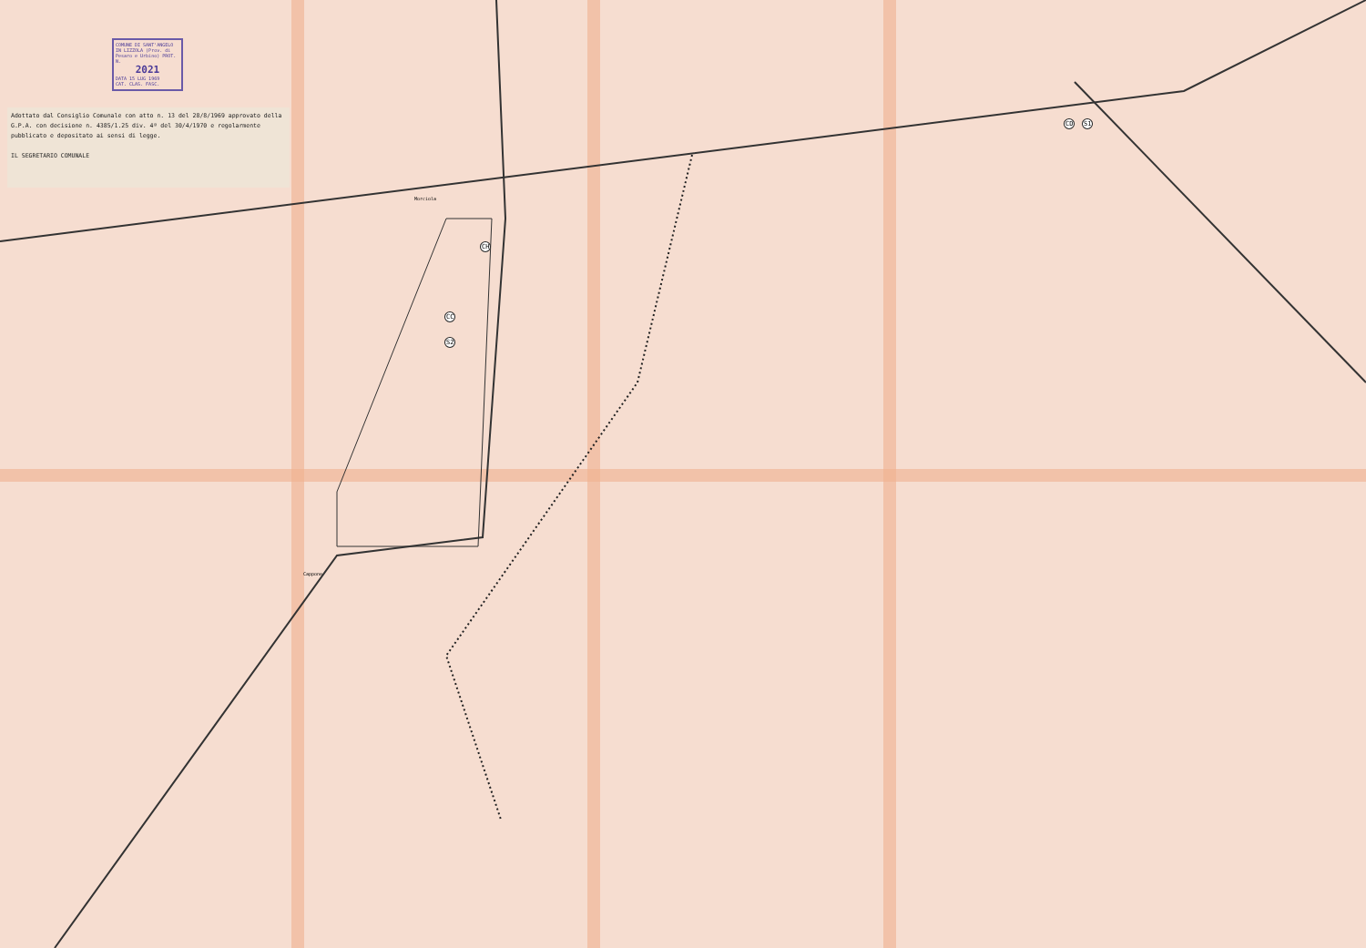COMUNE DI SANT'ANGELO IN LIZZOLA (Prov. di Pesaro e Urbino) PROT. N.
2021
DATA 15 LUG 1969
CAT. CLAS. FASC.
Adottato dal Consiglio Comunale con atto n. 13 del 28/8/1969 approvato della G.P.A. con decisione n. 4385/1.25 div. 4ª del 30/4/1970 e regolarmente pubblicato e depositato ai sensi di legge.
IL SEGRETARIO COMUNALE
CH
CC
S2
CD S1
Morciola
Cappone